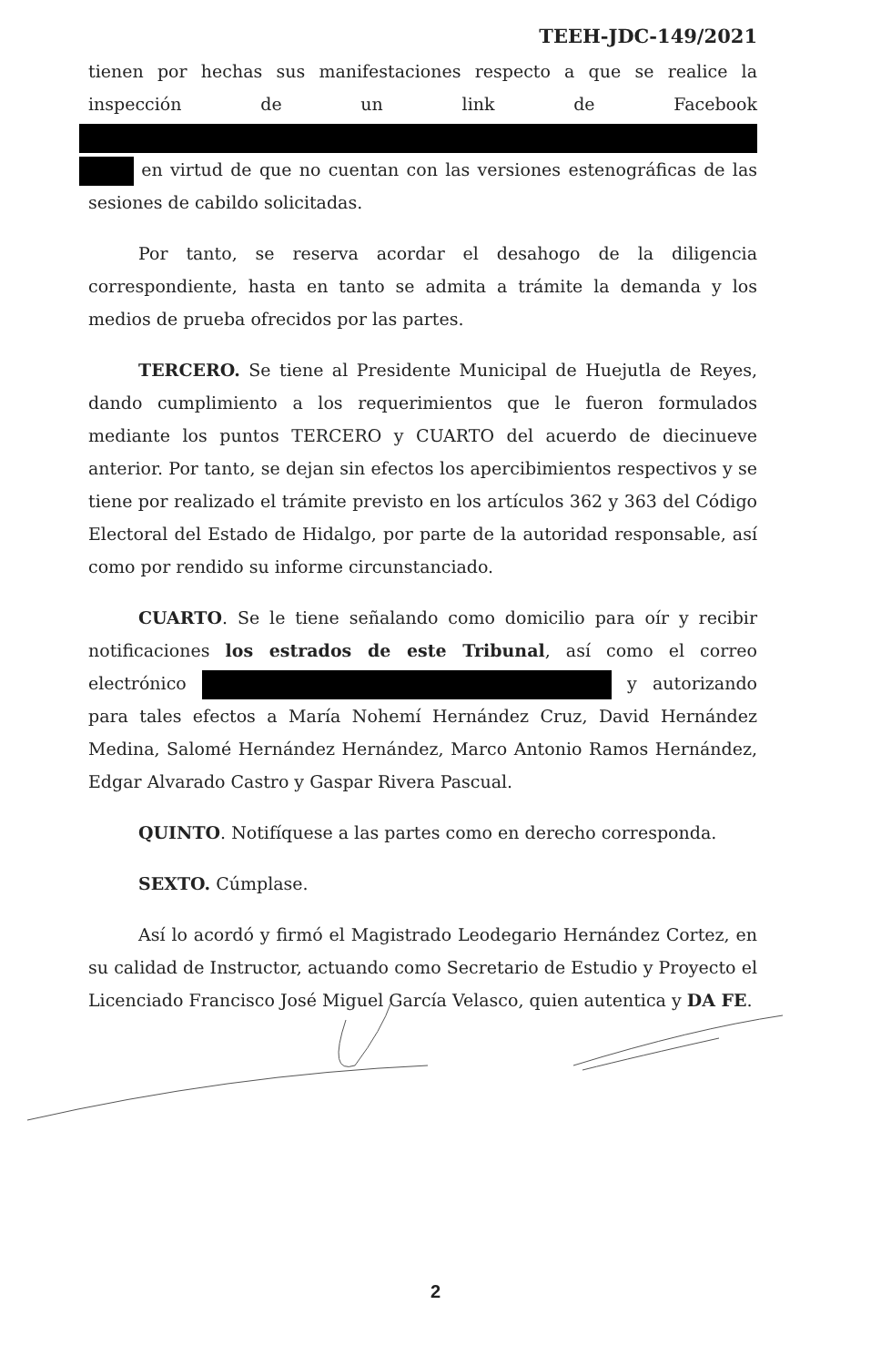TEEH-JDC-149/2021
tienen por hechas sus manifestaciones respecto a que se realice la inspección de un link de Facebook en virtud de que no cuentan con las versiones estenográficas de las sesiones de cabildo solicitadas.
Por tanto, se reserva acordar el desahogo de la diligencia correspondiente, hasta en tanto se admita a trámite la demanda y los medios de prueba ofrecidos por las partes.
TERCERO. Se tiene al Presidente Municipal de Huejutla de Reyes, dando cumplimiento a los requerimientos que le fueron formulados mediante los puntos TERCERO y CUARTO del acuerdo de diecinueve anterior. Por tanto, se dejan sin efectos los apercibimientos respectivos y se tiene por realizado el trámite previsto en los artículos 362 y 363 del Código Electoral del Estado de Hidalgo, por parte de la autoridad responsable, así como por rendido su informe circunstanciado.
CUARTO. Se le tiene señalando como domicilio para oír y recibir notificaciones los estrados de este Tribunal, así como el correo electrónico y autorizando para tales efectos a María Nohemí Hernández Cruz, David Hernández Medina, Salomé Hernández Hernández, Marco Antonio Ramos Hernández, Edgar Alvarado Castro y Gaspar Rivera Pascual.
QUINTO. Notifíquese a las partes como en derecho corresponda.
SEXTO. Cúmplase.
Así lo acordó y firmó el Magistrado Leodegario Hernández Cortez, en su calidad de Instructor, actuando como Secretario de Estudio y Proyecto el Licenciado Francisco José Miguel García Velasco, quien autentica y DA FE.
2